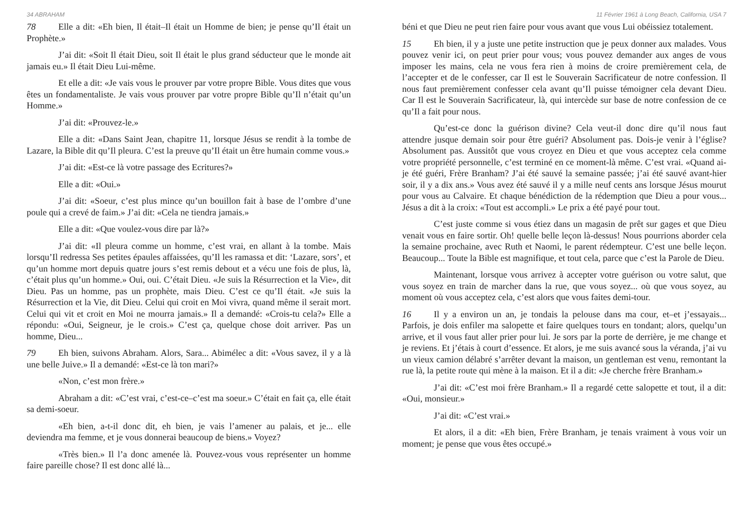34 ABRAHAM
78 Elle a dit: «Eh bien, Il était–Il était un Homme de bien; je pense qu’Il était un Prophète.»
J’ai dit: «Soit Il était Dieu, soit Il était le plus grand séducteur que le monde ait jamais eu.» Il était Dieu Lui-même.
Et elle a dit: «Je vais vous le prouver par votre propre Bible. Vous dites que vous êtes un fondamentaliste. Je vais vous prouver par votre propre Bible qu’Il n’était qu’un Homme.»
J’ai dit: «Prouvez-le.»
Elle a dit: «Dans Saint Jean, chapitre 11, lorsque Jésus se rendit à la tombe de Lazare, la Bible dit qu’Il pleura. C’est la preuve qu’Il était un être humain comme vous.»
J’ai dit: «Est-ce là votre passage des Ecritures?»
Elle a dit: «Oui.»
J’ai dit: «Soeur, c’est plus mince qu’un bouillon fait à base de l’ombre d’une poule qui a crevé de faim.» J’ai dit: «Cela ne tiendra jamais.»
Elle a dit: «Que voulez-vous dire par là?»
J’ai dit: «Il pleura comme un homme, c’est vrai, en allant à la tombe. Mais lorsqu’Il redressa Ses petites épaules affaissées, qu’Il les ramassa et dit: ‘Lazare, sors’, et qu’un homme mort depuis quatre jours s’est remis debout et a vécu une fois de plus, là, c’était plus qu’un homme.» Oui, oui. C’était Dieu. «Je suis la Résurrection et la Vie», dit Dieu. Pas un homme, pas un prophète, mais Dieu. C’est ce qu’Il était. «Je suis la Résurrection et la Vie, dit Dieu. Celui qui croit en Moi vivra, quand même il serait mort. Celui qui vit et croit en Moi ne mourra jamais.» Il a demandé: «Crois-tu cela?» Elle a répondu: «Oui, Seigneur, je le crois.» C’est ça, quelque chose doit arriver. Pas un homme, Dieu...
79 Eh bien, suivons Abraham. Alors, Sara... Abimélec a dit: «Vous savez, il y a là une belle Juive.» Il a demandé: «Est-ce là ton mari?»
«Non, c’est mon frère.»
Abraham a dit: «C’est vrai, c’est-ce–c’est ma soeur.» C’était en fait ça, elle était sa demi-soeur.
«Eh bien, a-t-il donc dit, eh bien, je vais l’amener au palais, et je... elle deviendra ma femme, et je vous donnerai beaucoup de biens.» Voyez?
«Très bien.» Il l’a donc amenée là. Pouvez-vous vous représenter un homme faire pareille chose? Il est donc allé là...
11 Février 1961 à Long Beach, California, USA 7
béni et que Dieu ne peut rien faire pour vous avant que vous Lui obéissiez totalement.
15 Eh bien, il y a juste une petite instruction que je peux donner aux malades. Vous pouvez venir ici, on peut prier pour vous; vous pouvez demander aux anges de vous imposer les mains, cela ne vous fera rien à moins de croire premièrement cela, de l’accepter et de le confesser, car Il est le Souverain Sacrificateur de notre confession. Il nous faut premièrement confesser cela avant qu’Il puisse témoigner cela devant Dieu. Car Il est le Souverain Sacrificateur, là, qui intercède sur base de notre confession de ce qu’Il a fait pour nous.
Qu’est-ce donc la guérison divine? Cela veut-il donc dire qu’il nous faut attendre jusque demain soir pour être guéri? Absolument pas. Dois-je venir à l’église? Absolument pas. Aussitôt que vous croyez en Dieu et que vous acceptez cela comme votre propriété personnelle, c’est terminé en ce moment-là même. C’est vrai. «Quand ai-je été guéri, Frère Branham? J’ai été sauvé la semaine passée; j’ai été sauvé avant-hier soir, il y a dix ans.» Vous avez été sauvé il y a mille neuf cents ans lorsque Jésus mourut pour vous au Calvaire. Et chaque bénédiction de la rédemption que Dieu a pour vous... Jésus a dit à la croix: «Tout est accompli.» Le prix a été payé pour tout.
C’est juste comme si vous étiez dans un magasin de prêt sur gages et que Dieu venait vous en faire sortir. Oh! quelle belle leçon là-dessus! Nous pourrions aborder cela la semaine prochaine, avec Ruth et Naomi, le parent rédempteur. C’est une belle leçon. Beaucoup... Toute la Bible est magnifique, et tout cela, parce que c’est la Parole de Dieu.
Maintenant, lorsque vous arrivez à accepter votre guérison ou votre salut, que vous soyez en train de marcher dans la rue, que vous soyez... où que vous soyez, au moment où vous acceptez cela, c’est alors que vous faites demi-tour.
16 Il y a environ un an, je tondais la pelouse dans ma cour, et–et j’essayais... Parfois, je dois enfiler ma salopette et faire quelques tours en tondant; alors, quelqu’un arrive, et il vous faut aller prier pour lui. Je sors par la porte de derrière, je me change et je reviens. Et j’étais à court d’essence. Et alors, je me suis avancé sous la véranda, j’ai vu un vieux camion délabré s’arrêter devant la maison, un gentleman est venu, remontant la rue là, la petite route qui mène à la maison. Et il a dit: «Je cherche frère Branham.»
J’ai dit: «C’est moi frère Branham.» Il a regardé cette salopette et tout, il a dit: «Oui, monsieur.»
J’ai dit: «C’est vrai.»
Et alors, il a dit: «Eh bien, Frère Branham, je tenais vraiment à vous voir un moment; je pense que vous êtes occupé.»